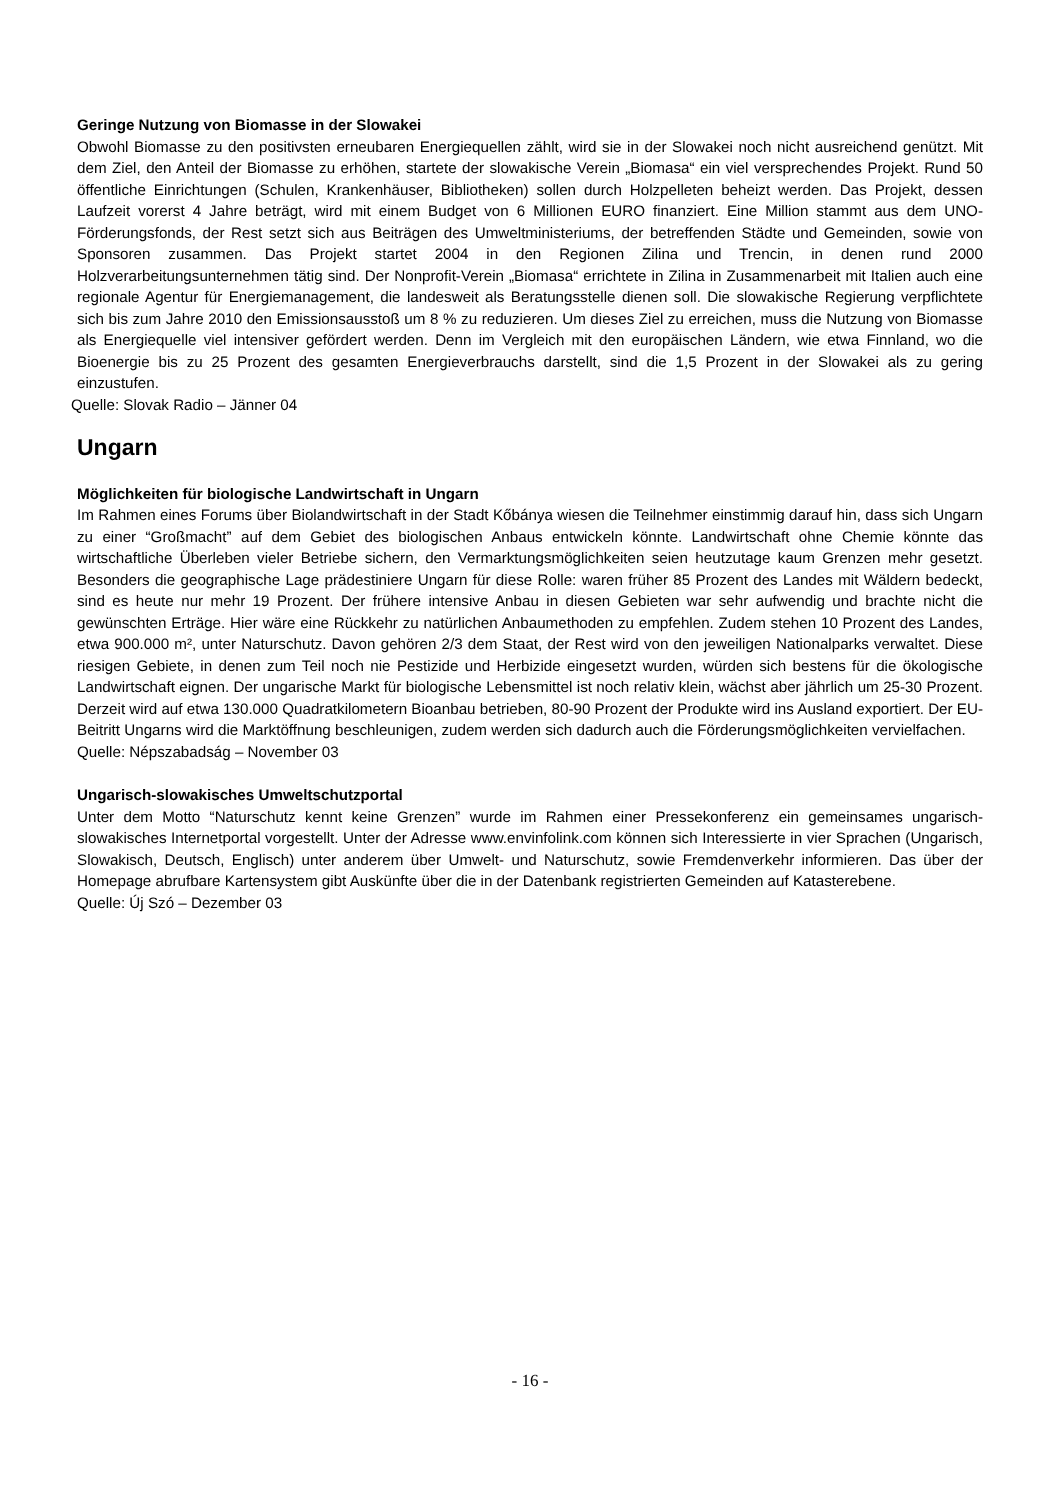Geringe Nutzung von Biomasse in der Slowakei
Obwohl Biomasse zu den positivsten erneubaren Energiequellen zählt, wird sie in der Slowakei noch nicht ausreichend genützt. Mit dem Ziel, den Anteil der Biomasse zu erhöhen, startete der slowakische Verein „Biomasa“ ein viel versprechendes Projekt. Rund 50 öffentliche Einrichtungen (Schulen, Krankenhäuser, Bibliotheken) sollen durch Holzpelleten beheizt werden. Das Projekt, dessen Laufzeit vorerst 4 Jahre beträgt, wird mit einem Budget von 6 Millionen EURO finanziert. Eine Million stammt aus dem UNO-Förderungsfonds, der Rest setzt sich aus Beiträgen des Umweltministeriums, der betreffenden Städte und Gemeinden, sowie von Sponsoren zusammen. Das Projekt startet 2004 in den Regionen Zilina und Trencin, in denen rund 2000 Holzverarbeitungsunternehmen tätig sind. Der Nonprofit-Verein „Biomasa“ errichtete in Zilina in Zusammenarbeit mit Italien auch eine regionale Agentur für Energiemanagement, die landesweit als Beratungsstelle dienen soll. Die slowakische Regierung verpflichtete sich bis zum Jahre 2010 den Emissionsausstoß um 8 % zu reduzieren. Um dieses Ziel zu erreichen, muss die Nutzung von Biomasse als Energiequelle viel intensiver gefördert werden. Denn im Vergleich mit den europäischen Ländern, wie etwa Finnland, wo die Bioenergie bis zu 25 Prozent des gesamten Energieverbrauchs darstellt, sind die 1,5 Prozent in der Slowakei als zu gering einzustufen.
Quelle: Slovak Radio – Jänner 04
Ungarn
Möglichkeiten für biologische Landwirtschaft in Ungarn
Im Rahmen eines Forums über Biolandwirtschaft in der Stadt Kőbánya wiesen die Teilnehmer einstimmig darauf hin, dass sich Ungarn zu einer “Großmacht” auf dem Gebiet des biologischen Anbaus entwickeln könnte. Landwirtschaft ohne Chemie könnte das wirtschaftliche Überleben vieler Betriebe sichern, den Vermarktungsmöglichkeiten seien heutzutage kaum Grenzen mehr gesetzt. Besonders die geographische Lage prädestiniere Ungarn für diese Rolle: waren früher 85 Prozent des Landes mit Wäldern bedeckt, sind es heute nur mehr 19 Prozent. Der frühere intensive Anbau in diesen Gebieten war sehr aufwendig und brachte nicht die gewünschten Erträge. Hier wäre eine Rückkehr zu natürlichen Anbaumethoden zu empfehlen. Zudem stehen 10 Prozent des Landes, etwa 900.000 m², unter Naturschutz. Davon gehören 2/3 dem Staat, der Rest wird von den jeweiligen Nationalparks verwaltet. Diese riesigen Gebiete, in denen zum Teil noch nie Pestizide und Herbizide eingesetzt wurden, würden sich bestens für die ökologische Landwirtschaft eignen. Der ungarische Markt für biologische Lebensmittel ist noch relativ klein, wächst aber jährlich um 25-30 Prozent. Derzeit wird auf etwa 130.000 Quadratkilometern Bioanbau betrieben, 80-90 Prozent der Produkte wird ins Ausland exportiert. Der EU-Beitritt Ungarns wird die Marktöffnung beschleunigen, zudem werden sich dadurch auch die Förderungsmöglichkeiten vervielfachen.
Quelle: Népszabadság – November 03
Ungarisch-slowakisches Umweltschutzportal
Unter dem Motto “Naturschutz kennt keine Grenzen” wurde im Rahmen einer Pressekonferenz ein gemeinsames ungarisch-slowakisches Internetportal vorgestellt. Unter der Adresse www.envinfolink.com können sich Interessierte in vier Sprachen (Ungarisch, Slowakisch, Deutsch, Englisch) unter anderem über Umwelt- und Naturschutz, sowie Fremdenverkehr informieren. Das über der Homepage abrufbare Kartensystem gibt Auskünfte über die in der Datenbank registrierten Gemeinden auf Katasterebene.
Quelle: Új Szó – Dezember 03
- 16 -